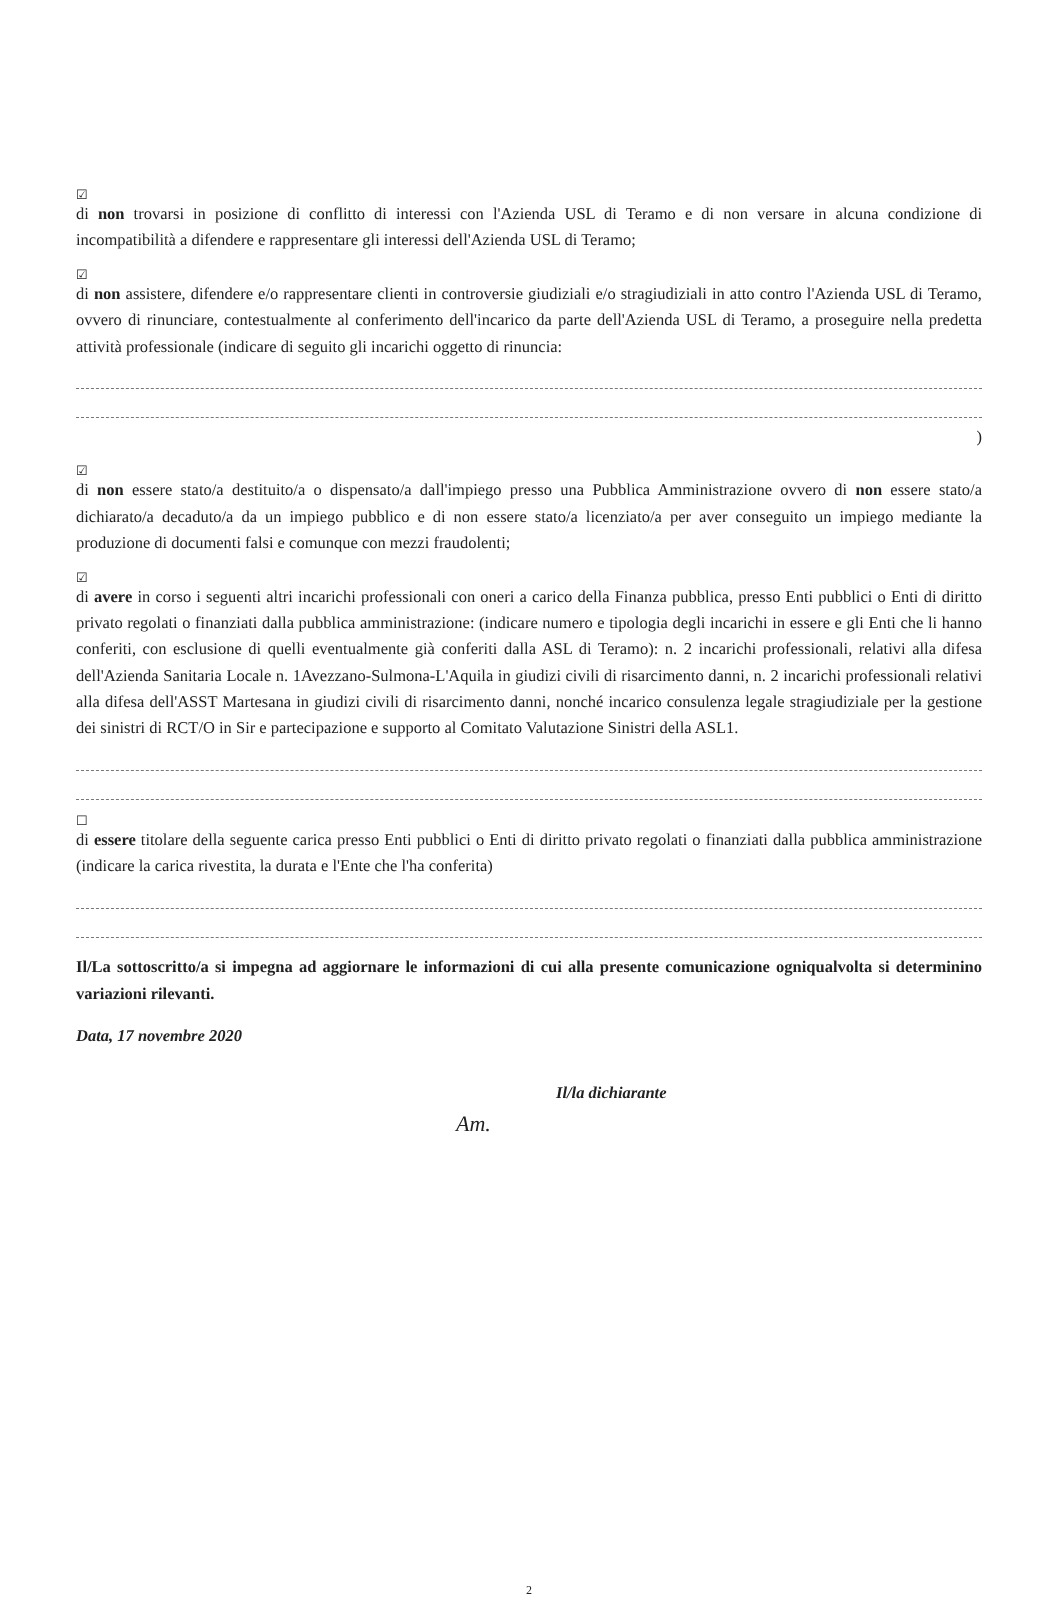☑
di non trovarsi in posizione di conflitto di interessi con l'Azienda USL di Teramo e di non versare in alcuna condizione di incompatibilità a difendere e rappresentare gli interessi dell'Azienda USL di Teramo;
☑
di non assistere, difendere e/o rappresentare clienti in controversie giudiziali e/o stragiudiziali in atto contro l'Azienda USL di Teramo, ovvero di rinunciare, contestualmente al conferimento dell'incarico da parte dell'Azienda USL di Teramo, a proseguire nella predetta attività professionale (indicare di seguito gli incarichi oggetto di rinuncia:
)
☑
di non essere stato/a destituito/a o dispensato/a dall'impiego presso una Pubblica Amministrazione ovvero di non essere stato/a dichiarato/a decaduto/a da un impiego pubblico e di non essere stato/a licenziato/a per aver conseguito un impiego mediante la produzione di documenti falsi e comunque con mezzi fraudolenti;
☑
di avere in corso i seguenti altri incarichi professionali con oneri a carico della Finanza pubblica, presso Enti pubblici o Enti di diritto privato regolati o finanziati dalla pubblica amministrazione: (indicare numero e tipologia degli incarichi in essere e gli Enti che li hanno conferiti, con esclusione di quelli eventualmente già conferiti dalla ASL di Teramo): n. 2 incarichi professionali, relativi alla difesa dell'Azienda Sanitaria Locale n. 1Avezzano-Sulmona-L'Aquila in giudizi civili di risarcimento danni, n. 2 incarichi professionali relativi alla difesa dell'ASST Martesana in giudizi civili di risarcimento danni, nonché incarico consulenza legale stragiudiziale per la gestione dei sinistri di RCT/O in Sir e partecipazione e supporto al Comitato Valutazione Sinistri della ASL1.
☐
di essere titolare della seguente carica presso Enti pubblici o Enti di diritto privato regolati o finanziati dalla pubblica amministrazione (indicare la carica rivestita, la durata e l'Ente che l'ha conferita)
Il/La sottoscritto/a si impegna ad aggiornare le informazioni di cui alla presente comunicazione ogniqualvolta si determinino variazioni rilevanti.
Data, 17 novembre 2020
Il/la dichiarante
Am.
2